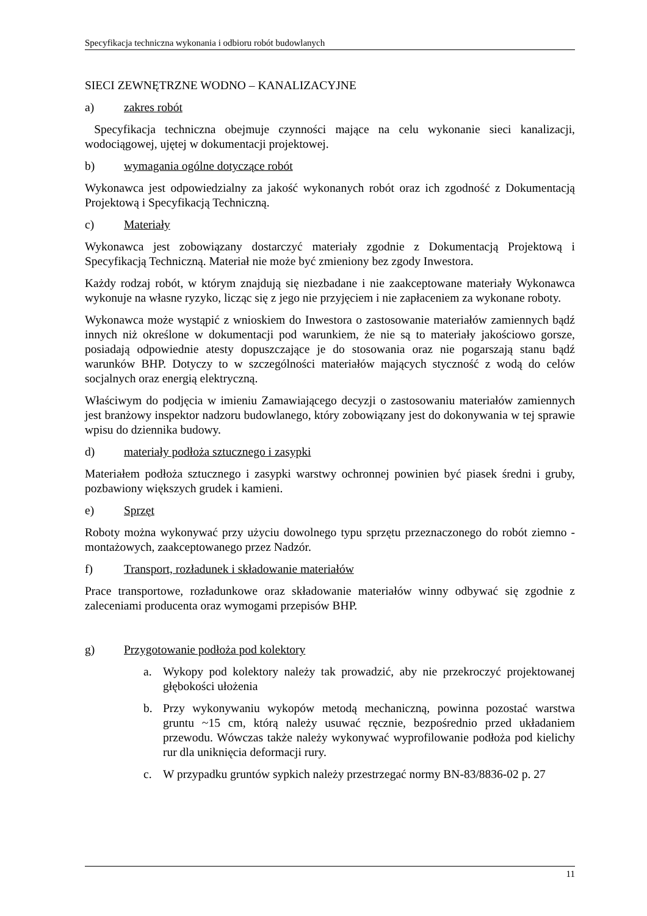Specyfikacja techniczna wykonania i odbioru robót budowlanych
SIECI ZEWNĘTRZNE WODNO – KANALIZACYJNE
a) zakres robót
Specyfikacja techniczna obejmuje czynności mające na celu wykonanie sieci kanalizacji, wodociągowej, ujętej w dokumentacji projektowej.
b) wymagania ogólne dotyczące robót
Wykonawca jest odpowiedzialny za jakość wykonanych robót oraz ich zgodność z Dokumentacją Projektową i Specyfikacją Techniczną.
c) Materiały
Wykonawca jest zobowiązany dostarczyć materiały zgodnie z Dokumentacją Projektową i Specyfikacją Techniczną. Materiał nie może być zmieniony bez zgody Inwestora.
Każdy rodzaj robót, w którym znajdują się niezbadane i nie zaakceptowane materiały Wykonawca wykonuje na własne ryzyko, licząc się z jego nie przyjęciem i nie zapłaceniem za wykonane roboty.
Wykonawca może wystąpić z wnioskiem do Inwestora o zastosowanie materiałów zamiennych bądź innych niż określone w dokumentacji pod warunkiem, że nie są to materiały jakościowo gorsze, posiadają odpowiednie atesty dopuszczające je do stosowania oraz nie pogarszają stanu bądź warunków BHP. Dotyczy to w szczególności materiałów mających styczność z wodą do celów socjalnych oraz energią elektryczną.
Właściwym do podjęcia w imieniu Zamawiającego decyzji o zastosowaniu materiałów zamiennych jest branżowy inspektor nadzoru budowlanego, który zobowiązany jest do dokonywania w tej sprawie wpisu do dziennika budowy.
d) materiały podłoża sztucznego i zasypki
Materiałem podłoża sztucznego i zasypki warstwy ochronnej powinien być piasek średni i gruby, pozbawiony większych grudek i kamieni.
e) Sprzęt
Roboty można wykonywać przy użyciu dowolnego typu sprzętu przeznaczonego do robót ziemno - montażowych, zaakceptowanego przez Nadzór.
f) Transport, rozładunek i składowanie materiałów
Prace transportowe, rozładunkowe oraz składowanie materiałów winny odbywać się zgodnie z zaleceniami producenta oraz wymogami przepisów BHP.
g) Przygotowanie podłoża pod kolektory
a. Wykopy pod kolektory należy tak prowadzić, aby nie przekroczyć projektowanej głębokości ułożenia
b. Przy wykonywaniu wykopów metodą mechaniczną, powinna pozostać warstwa gruntu ~15 cm, którą należy usuwać ręcznie, bezpośrednio przed układaniem przewodu. Wówczas także należy wykonywać wyprofilowanie podłoża pod kielichy rur dla uniknięcia deformacji rury.
c. W przypadku gruntów sypkich należy przestrzegać normy BN-83/8836-02 p. 27
11